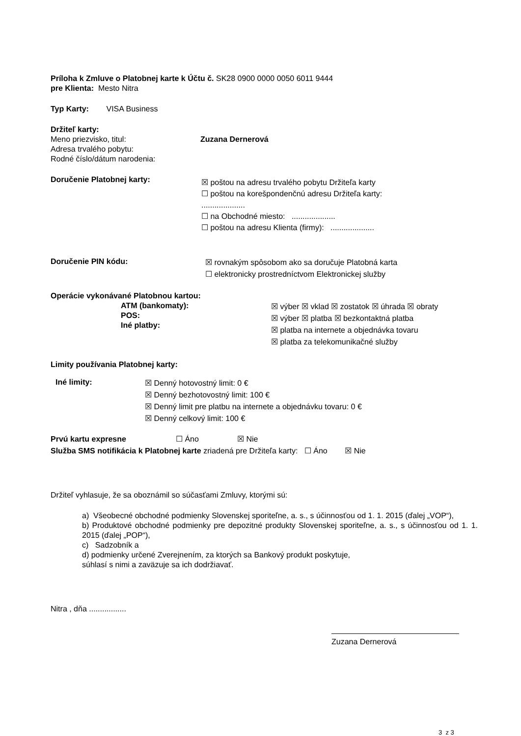Príloha k Zmluve o Platobnej karte k Účtu č. SK28 0900 0000 0050 6011 9444
pre Klienta: Mesto Nitra
Typ Karty: VISA Business
Držiteľ karty:
Meno priezvisko, titul: Zuzana Dernerová
Adresa trvalého pobytu:
Rodné číslo/dátum narodenia:
Doručenie Platobnej karty:
☒ poštou na adresu trvalého pobytu Držiteľa karty
☐ poštou na korešpondenčnú adresu Držiteľa karty:
....................
☐ na Obchodné miesto: ....................
☐ poštou na adresu Klienta (firmy): ....................
Doručenie PIN kódu:
☒ rovnakým spôsobom ako sa doručuje Platobná karta
☐ elektronicky prostredníctvom Elektronickej služby
Operácie vykonávané Platobnou kartou:
ATM (bankomaty):
POS:
Iné platby:
☒ výber ☒ vklad ☒ zostatok ☒ úhrada ☒ obraty
☒ výber ☒ platba ☒ bezkontaktná platba
☒ platba na internete a objednávka tovaru
☒ platba za telekomunikačné služby
Limity používania Platobnej karty:
Iné limity:
☒ Denný hotovostný limit: 0 €
☒ Denný bezhotovostný limit: 100 €
☒ Denný limit pre platbu na internete a objednávku tovaru: 0 €
☒ Denný celkový limit: 100 €
Prvú kartu expresne ☐ Áno ☒ Nie
Služba SMS notifikácia k Platobnej karte zriadená pre Držiteľa karty: ☐ Áno ☒ Nie
Držiteľ vyhlasuje, že sa oboznámil so súčasťami Zmluvy, ktorými sú:
a) Všeobecné obchodné podmienky Slovenskej sporiteľne, a. s., s účinnosťou od 1. 1. 2015 (ďalej „VOP“),
b) Produktové obchodné podmienky pre depozitné produkty Slovenskej sporiteľne, a. s., s účinnosťou od 1. 1. 2015 (ďalej „POP“),
c) Sadzobník a
d) podmienky určené Zverejnením, za ktorých sa Bankový produkt poskytuje,
súhlasí s nimi a zaväzuje sa ich dodržiavať.
Nitra , dňa .................
Zuzana Dernerová
3 z 3